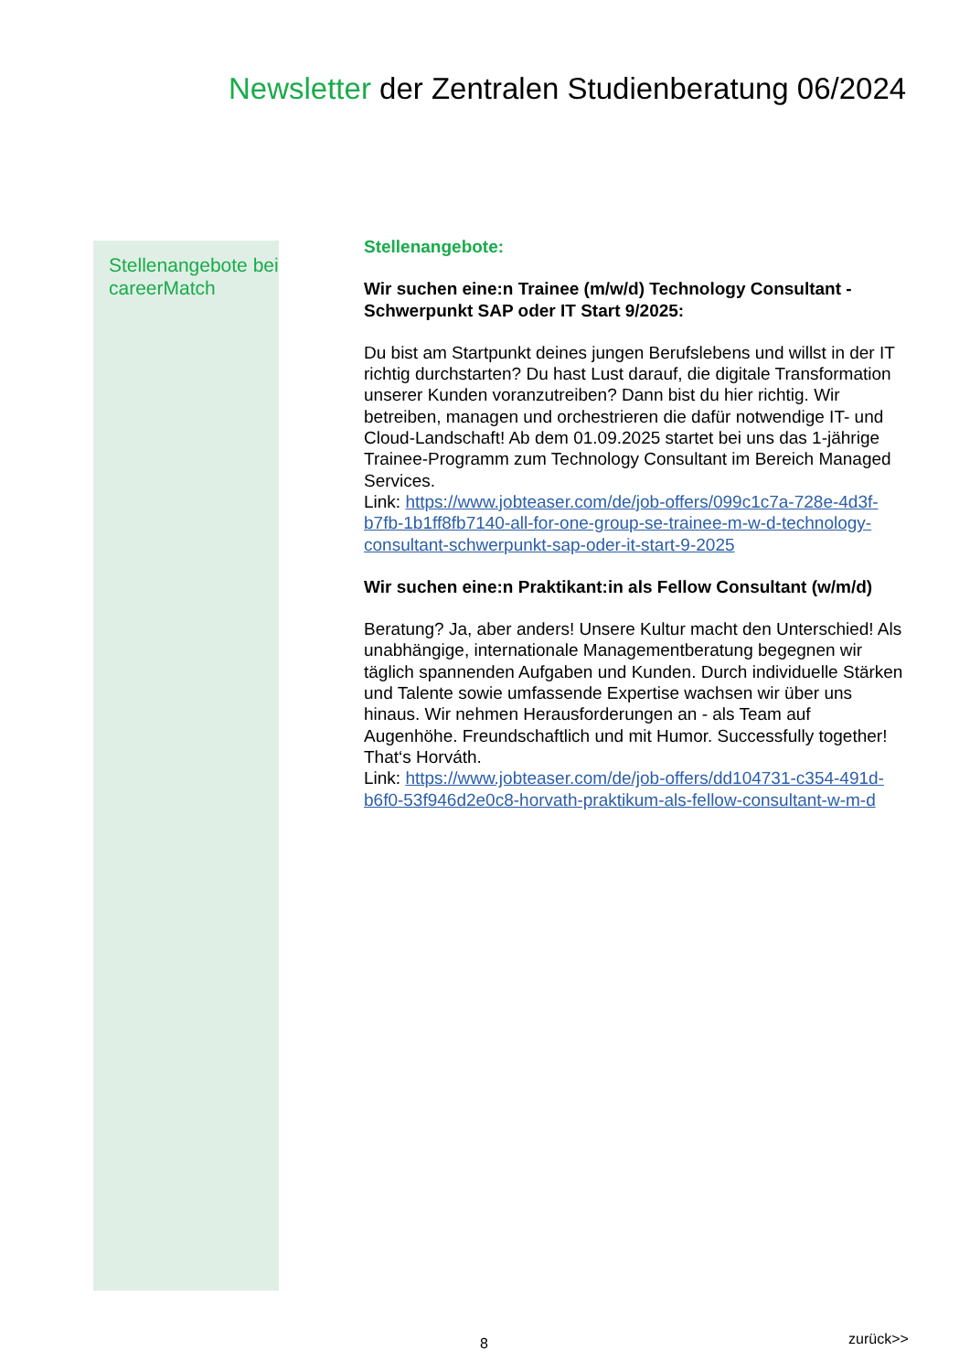Newsletter der Zentralen Studienberatung 06/2024
Stellenangebote bei careerMatch
Stellenangebote:
Wir suchen eine:n Trainee (m/w/d) Technology Consultant - Schwerpunkt SAP oder IT Start 9/2025:
Du bist am Startpunkt deines jungen Berufslebens und willst in der IT richtig durchstarten? Du hast Lust darauf, die digitale Transformation unserer Kunden voranzutreiben? Dann bist du hier richtig. Wir betreiben, managen und orchestrieren die dafür notwendige IT- und Cloud-Landschaft! Ab dem 01.09.2025 startet bei uns das 1-jährige Trainee-Programm zum Technology Consultant im Bereich Managed Services.
Link: https://www.jobteaser.com/de/job-offers/099c1c7a-728e-4d3f-b7fb-1b1ff8fb7140-all-for-one-group-se-trainee-m-w-d-technology-consultant-schwerpunkt-sap-oder-it-start-9-2025
Wir suchen eine:n Praktikant:in als Fellow Consultant (w/m/d)
Beratung? Ja, aber anders! Unsere Kultur macht den Unterschied! Als unabhängige, internationale Managementberatung begegnen wir täglich spannenden Aufgaben und Kunden. Durch individuelle Stärken und Talente sowie umfassende Expertise wachsen wir über uns hinaus. Wir nehmen Herausforderungen an - als Team auf Augenhöhe. Freundschaftlich und mit Humor. Successfully together! That‘s Horváth.
Link: https://www.jobteaser.com/de/job-offers/dd104731-c354-491d-b6f0-53f946d2e0c8-horvath-praktikum-als-fellow-consultant-w-m-d
8 zurück>>